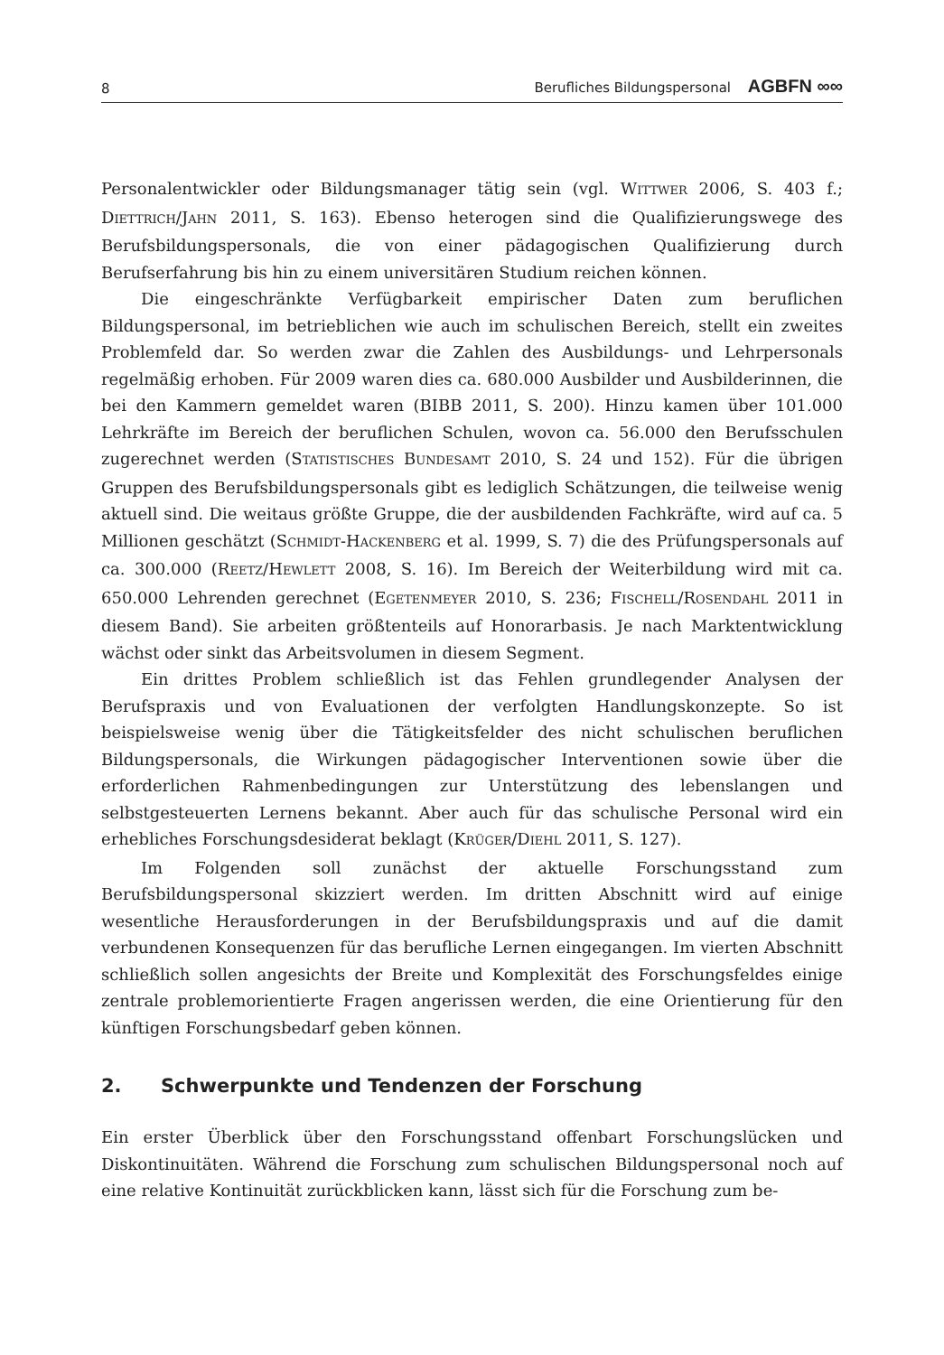8 Berufliches Bildungspersonal AGBFN ∞∞
Personalentwickler oder Bildungsmanager tätig sein (vgl. WITTWER 2006, S. 403 f.; DIETTRICH/JAHN 2011, S. 163). Ebenso heterogen sind die Qualifizierungswege des Berufsbildungspersonals, die von einer pädagogischen Qualifizierung durch Berufserfahrung bis hin zu einem universitären Studium reichen können.
Die eingeschränkte Verfügbarkeit empirischer Daten zum beruflichen Bildungspersonal, im betrieblichen wie auch im schulischen Bereich, stellt ein zweites Problemfeld dar. So werden zwar die Zahlen des Ausbildungs- und Lehrpersonals regelmäßig erhoben. Für 2009 waren dies ca. 680.000 Ausbilder und Ausbilderinnen, die bei den Kammern gemeldet waren (BIBB 2011, S. 200). Hinzu kamen über 101.000 Lehrkräfte im Bereich der beruflichen Schulen, wovon ca. 56.000 den Berufsschulen zugerechnet werden (STATISTISCHES BUNDESAMT 2010, S. 24 und 152). Für die übrigen Gruppen des Berufsbildungspersonals gibt es lediglich Schätzungen, die teilweise wenig aktuell sind. Die weitaus größte Gruppe, die der ausbildenden Fachkräfte, wird auf ca. 5 Millionen geschätzt (SCHMIDT-HACKENBERG et al. 1999, S. 7) die des Prüfungspersonals auf ca. 300.000 (REETZ/HEWLETT 2008, S. 16). Im Bereich der Weiterbildung wird mit ca. 650.000 Lehrenden gerechnet (EGETENMEYER 2010, S. 236; FISCHELL/ROSENDAHL 2011 in diesem Band). Sie arbeiten größtenteils auf Honorarbasis. Je nach Marktentwicklung wächst oder sinkt das Arbeitsvolumen in diesem Segment.
Ein drittes Problem schließlich ist das Fehlen grundlegender Analysen der Berufspraxis und von Evaluationen der verfolgten Handlungskonzepte. So ist beispielsweise wenig über die Tätigkeitsfelder des nicht schulischen beruflichen Bildungspersonals, die Wirkungen pädagogischer Interventionen sowie über die erforderlichen Rahmenbedingungen zur Unterstützung des lebenslangen und selbstgesteuerten Lernens bekannt. Aber auch für das schulische Personal wird ein erhebliches Forschungsdesiderat beklagt (KRÜGER/DIEHL 2011, S. 127).
Im Folgenden soll zunächst der aktuelle Forschungsstand zum Berufsbildungspersonal skizziert werden. Im dritten Abschnitt wird auf einige wesentliche Herausforderungen in der Berufsbildungspraxis und auf die damit verbundenen Konsequenzen für das berufliche Lernen eingegangen. Im vierten Abschnitt schließlich sollen angesichts der Breite und Komplexität des Forschungsfeldes einige zentrale problemorientierte Fragen angerissen werden, die eine Orientierung für den künftigen Forschungsbedarf geben können.
2. Schwerpunkte und Tendenzen der Forschung
Ein erster Überblick über den Forschungsstand offenbart Forschungslücken und Diskontinuitäten. Während die Forschung zum schulischen Bildungspersonal noch auf eine relative Kontinuität zurückblicken kann, lässt sich für die Forschung zum be-